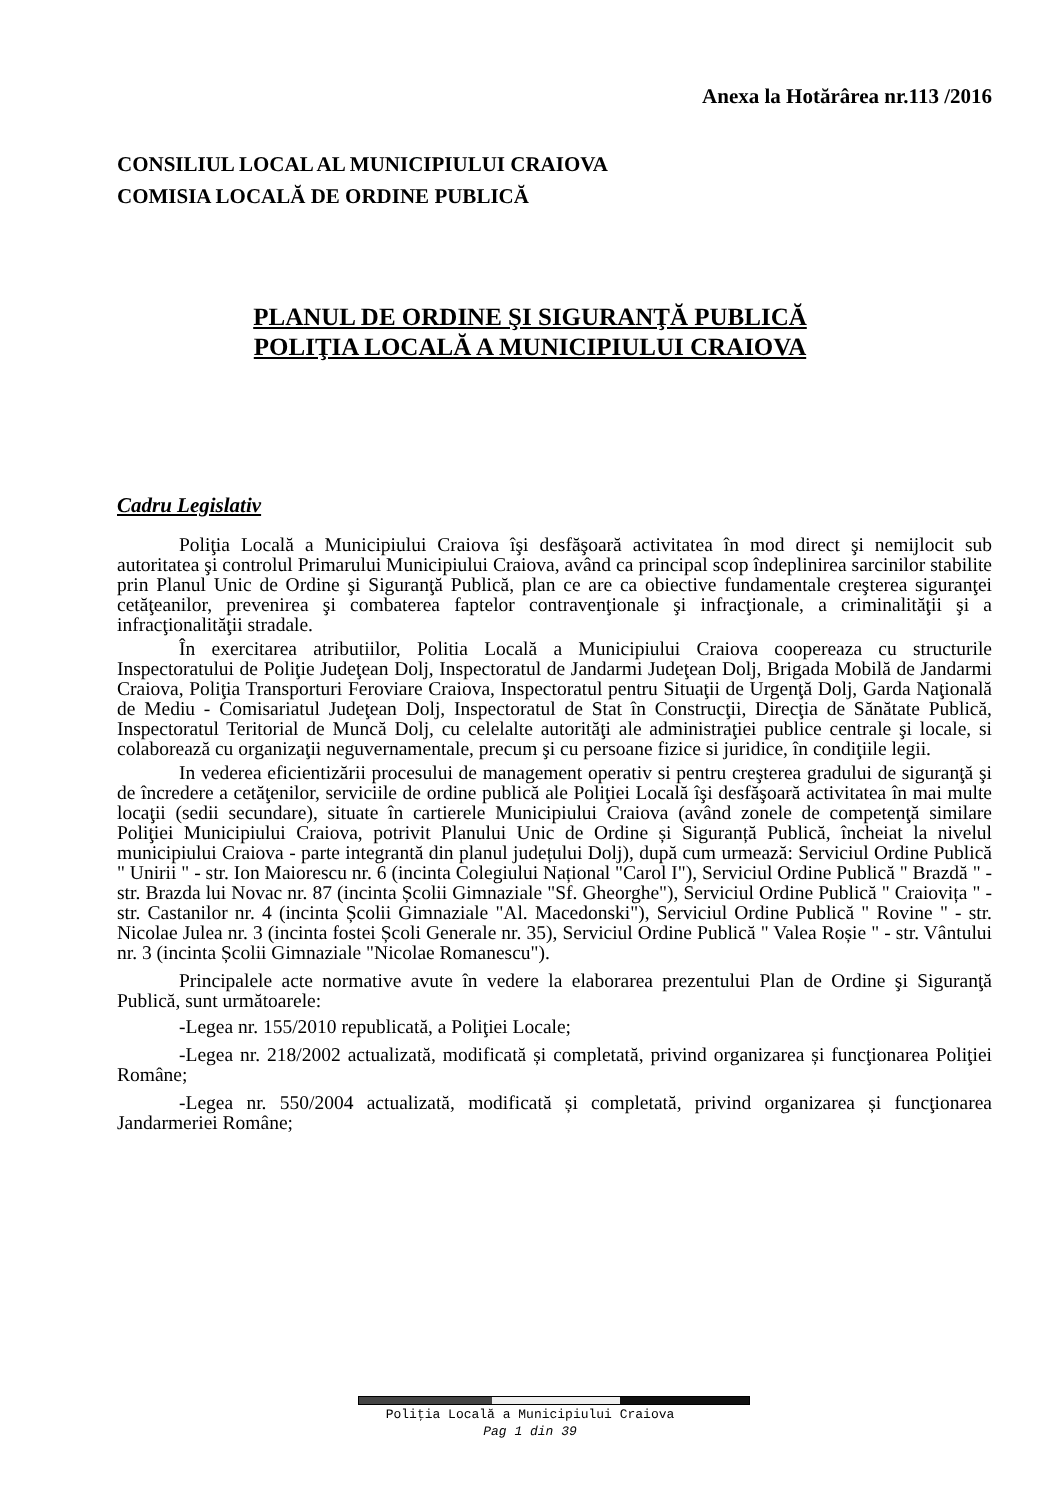Anexa la Hotărârea nr.113 /2016
CONSILIUL LOCAL AL MUNICIPIULUI CRAIOVA
COMISIA LOCALĂ DE ORDINE PUBLICĂ
PLANUL DE ORDINE ŞI SIGURANŢĂ PUBLICĂ
POLIŢIA LOCALĂ A MUNICIPIULUI CRAIOVA
Cadru Legislativ
Poliţia Locală a Municipiului Craiova îşi desfăşoară activitatea în mod direct şi nemijlocit sub autoritatea şi controlul Primarului Municipiului Craiova, având ca principal scop îndeplinirea sarcinilor stabilite prin Planul Unic de Ordine şi Siguranţă Publică, plan ce are ca obiective fundamentale creşterea siguranţei cetăţeanilor, prevenirea şi combaterea faptelor contravenţionale şi infracţionale, a criminalităţii şi a infracţionalităţii stradale.
În exercitarea atributiilor, Politia Locală a Municipiului Craiova coopereaza cu structurile Inspectoratului de Poliţie Judeţean Dolj, Inspectoratul de Jandarmi Judeţean Dolj, Brigada Mobilă de Jandarmi Craiova, Poliţia Transporturi Feroviare Craiova, Inspectoratul pentru Situaţii de Urgenţă Dolj, Garda Naţională de Mediu - Comisariatul Judeţean Dolj, Inspectoratul de Stat în Construcţii, Direcţia de Sănătate Publică, Inspectoratul Teritorial de Muncă Dolj, cu celelalte autorităţi ale administraţiei publice centrale şi locale, si colaborează cu organizaţii neguvernamentale, precum şi cu persoane fizice si juridice, în condiţiile legii.
In vederea eficientizării procesului de management operativ si pentru creşterea gradului de siguranţă şi de încredere a cetăţenilor, serviciile de ordine publică ale Poliţiei Locală îşi desfăşoară activitatea în mai multe locaţii (sedii secundare), situate în cartierele Municipiului Craiova (având zonele de competenţă similare Poliţiei Municipiului Craiova, potrivit Planului Unic de Ordine și Siguranță Publică, încheiat la nivelul municipiului Craiova - parte integrantă din planul județului Dolj), după cum urmează: Serviciul Ordine Publică " Unirii " - str. Ion Maiorescu nr. 6 (incinta Colegiului Național "Carol I"), Serviciul Ordine Publică " Brazdă " - str. Brazda lui Novac nr. 87 (incinta Școlii Gimnaziale "Sf. Gheorghe"), Serviciul Ordine Publică " Craiovița " - str. Castanilor nr. 4 (incinta Școlii Gimnaziale "Al. Macedonski"), Serviciul Ordine Publică " Rovine " - str. Nicolae Julea nr. 3 (incinta fostei Școli Generale nr. 35), Serviciul Ordine Publică " Valea Roșie " - str. Vântului nr. 3 (incinta Școlii Gimnaziale "Nicolae Romanescu").
Principalele acte normative avute în vedere la elaborarea prezentului Plan de Ordine şi Siguranţă Publică, sunt următoarele:
-Legea nr. 155/2010 republicată, a Poliţiei Locale;
-Legea nr. 218/2002 actualizată, modificată și completată, privind organizarea și funcţionarea Poliţiei Române;
-Legea nr. 550/2004 actualizată, modificată și completată, privind organizarea și funcţionarea Jandarmeriei Române;
Poliţia Locală a Municipiului Craiova
Pag 1 din 39